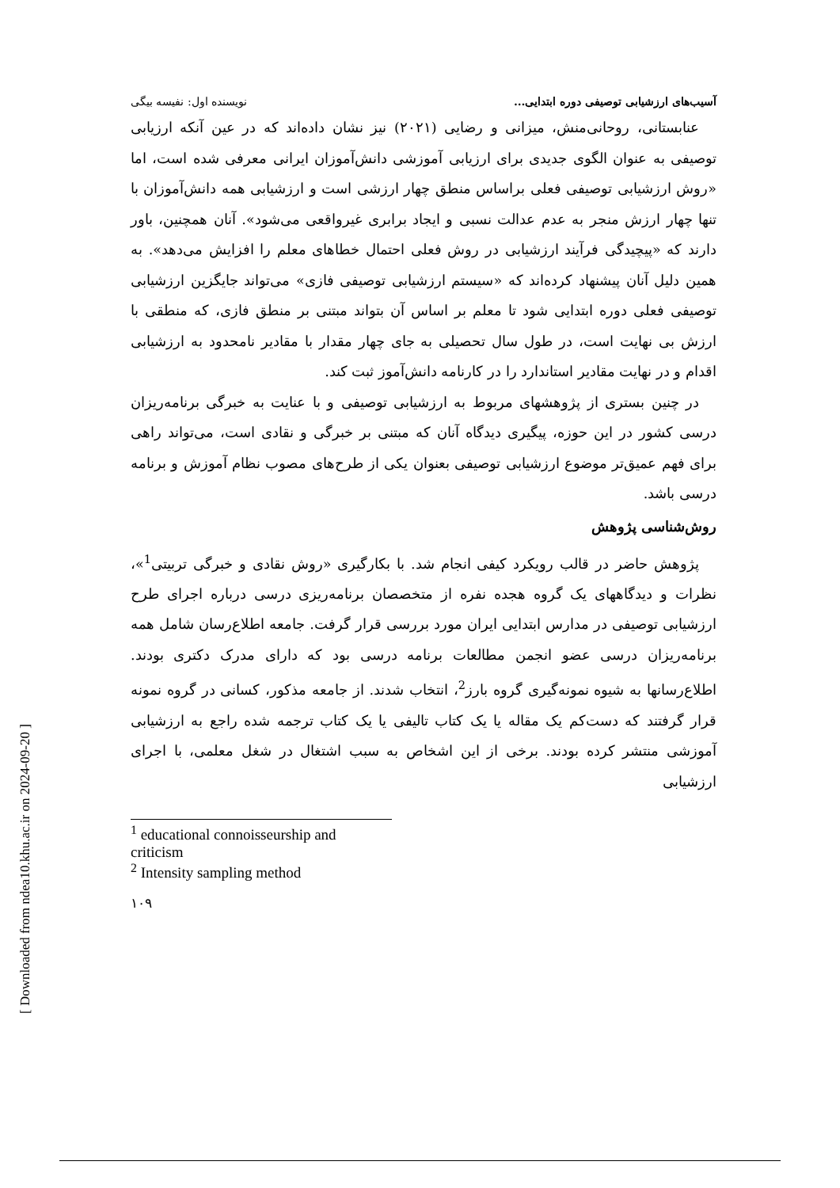[ Downloaded from ndea10.khu.ac.ir on 2024-09-20 ]
آسیب‌های ارزشیابی توصیفی دوره ابتدایی... نویسنده اول: نفیسه بیگی
عنابستانی، روحانی‌منش، میزانی و رضایی (۲۰۲۱) نیز نشان داده‌اند که در عین آنکه ارزیابی توصیفی به عنوان الگوی جدیدی برای ارزیابی آموزشی دانش‌آموزان ایرانی معرفی شده است، اما «روش ارزشیابی توصیفی فعلی براساس منطق چهار ارزشی است و ارزشیابی همه دانش‌آموزان با تنها چهار ارزش منجر به عدم عدالت نسبی و ایجاد برابری غیرواقعی می‌شود». آنان همچنین، باور دارند که «پیچیدگی فرآیند ارزشیابی در روش فعلی احتمال خطاهای معلم را افزایش می‌دهد». به همین دلیل آنان پیشنهاد کرده‌اند که «سیستم ارزشیابی توصیفی فازی» می‌تواند جایگزین ارزشیابی توصیفی فعلی دوره ابتدایی شود تا معلم بر اساس آن بتواند مبتنی بر منطق فازی، که منطقی با ارزش بی نهایت است، در طول سال تحصیلی به جای چهار مقدار با مقادیر نامحدود به ارزشیابی اقدام و در نهایت مقادیر استاندارد را در کارنامه دانش‌آموز ثبت کند.
در چنین بستری از پژوهشهای مربوط به ارزشیابی توصیفی و با عنایت به خبرگی برنامه‌ریزان درسی کشور در این حوزه، پیگیری دیدگاه آنان که مبتنی بر خبرگی و نقادی است، می‌تواند راهی برای فهم عمیق‌تر موضوع ارزشیابی توصیفی بعنوان یکی از طرح‌های مصوب نظام آموزش و برنامه درسی باشد.
روش‌شناسی پژوهش
پژوهش حاضر در قالب رویکرد کیفی انجام شد. با بکارگیری «روش نقادی و خبرگی تربیتی<sup>1</sup>»، نظرات و دیدگاههای یک گروه هجده نفره از متخصصان برنامه‌ریزی درسی درباره اجرای طرح ارزشیابی توصیفی در مدارس ابتدایی ایران مورد بررسی قرار گرفت. جامعه اطلاع‌رسان شامل همه برنامه‌ریزان درسی عضو انجمن مطالعات برنامه درسی بود که دارای مدرک دکتری بودند. اطلاع‌رسانها به شیوه نمونه‌گیری گروه بارز<sup>2</sup>، انتخاب شدند. از جامعه مذکور، کسانی در گروه نمونه قرار گرفتند که دست‌کم یک مقاله یا یک کتاب تالیفی یا یک کتاب ترجمه شده راجع به ارزشیابی آموزشی منتشر کرده بودند. برخی از این اشخاص به سبب اشتغال در شغل معلمی، با اجرای ارزشیابی
<sup>1</sup> educational connoisseurship and criticism
<sup>2</sup> Intensity sampling method
۱۰۹